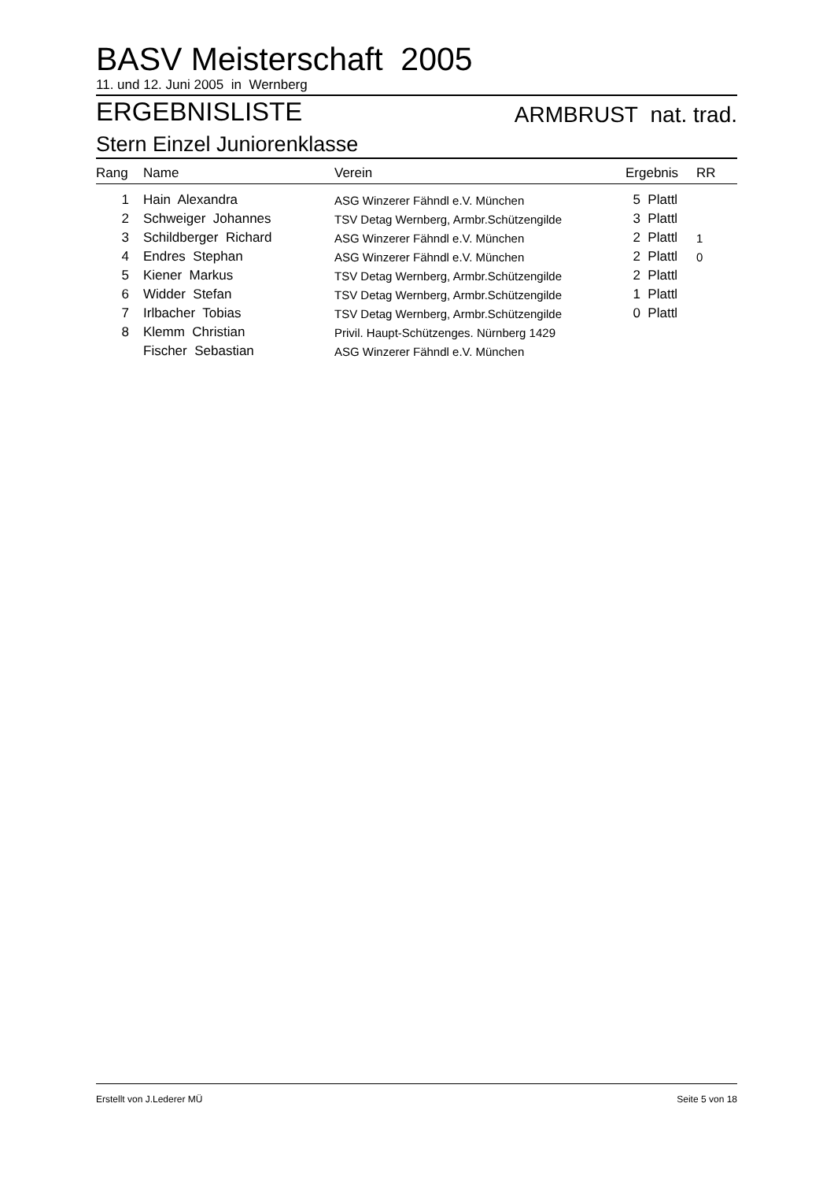BASV Meisterschaft 2005
11. und 12. Juni 2005 in Wernberg
ERGEBNISLISTE
ARMBRUST nat. trad.
Stern Einzel Juniorenklasse
| Rang | Name | Verein | Ergebnis | RR |
| --- | --- | --- | --- | --- |
| 1 | Hain Alexandra | ASG Winzerer Fähndl e.V. München | 5 Plattl | |
| 2 | Schweiger Johannes | TSV Detag Wernberg, Armbr.Schützengilde | 3 Plattl | |
| 3 | Schildberger Richard | ASG Winzerer Fähndl e.V. München | 2 Plattl | 1 |
| 4 | Endres Stephan | ASG Winzerer Fähndl e.V. München | 2 Plattl | 0 |
| 5 | Kiener Markus | TSV Detag Wernberg, Armbr.Schützengilde | 2 Plattl | |
| 6 | Widder Stefan | TSV Detag Wernberg, Armbr.Schützengilde | 1 Plattl | |
| 7 | Irlbacher Tobias | TSV Detag Wernberg, Armbr.Schützengilde | 0 Plattl | |
| 8 | Klemm Christian | Privil. Haupt-Schützenges. Nürnberg 1429 | | |
| | Fischer Sebastian | ASG Winzerer Fähndl e.V. München | | |
Erstellt von J.Lederer MÜ Seite 5 von 18